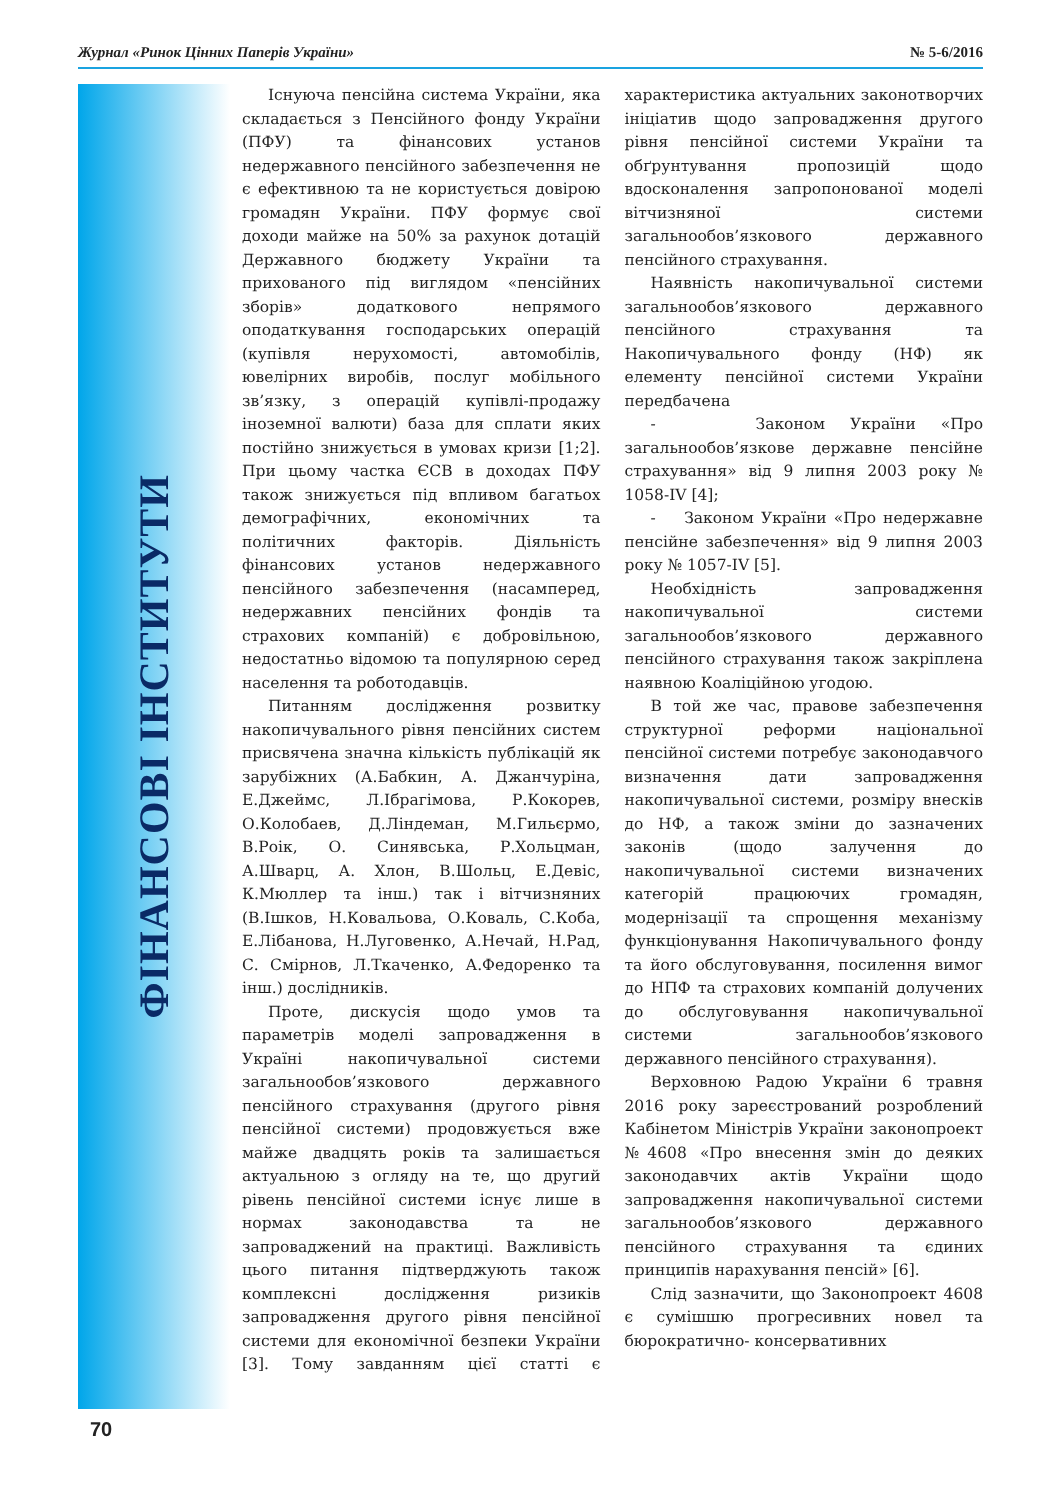Журнал «Ринок Цінних Паперів України» № 5-6/2016
ФІНАНСОВІ ІНСТИТУТИ
Існуюча пенсійна система України, яка складається з Пенсійного фонду України (ПФУ) та фінансових установ недержавного пенсійного забезпечення не є ефективною та не користується довірою громадян України. ПФУ формує свої доходи майже на 50% за рахунок дотацій Державного бюджету України та прихованого під виглядом «пенсійних зборів» додаткового непрямого оподаткування господарських операцій (купівля нерухомості, автомобілів, ювелірних виробів, послуг мобільного зв’язку, з операцій купівлі-продажу іноземної валюти) база для сплати яких постійно знижується в умовах кризи [1;2]. При цьому частка ЄСВ в доходах ПФУ також знижується під впливом багатьох демографічних, економічних та політичних факторів. Діяльність фінансових установ недержавного пенсійного забезпечення (насамперед, недержавних пенсійних фондів та страхових компаній) є добровільною, недостатньо відомою та популярною серед населення та роботодавців.
Питанням дослідження розвитку накопичувального рівня пенсійних систем присвячена значна кількість публікацій як зарубіжних (А.Бабкин, А. Джанчуріна, Е.Джеймс, Л.Ібрагімова, Р.Кокорев, О.Колобаев, Д.Ліндеман, М.Гильєрмо, В.Роік, О. Синявська, Р.Хольцман, А.Шварц, А. Хлон, В.Шольц, Е.Девіс, К.Мюллер та інш.) так і вітчизняних (В.Ішков, Н.Ковальова, О.Коваль, С.Коба, Е.Лібанова, Н.Луговенко, А.Нечай, Н.Рад, С. Смірнов, Л.Ткаченко, А.Федоренко та інш.) дослідників.
Проте, дискусія щодо умов та параметрів моделі запровадження в Україні накопичувальної системи загальнообов’язкового державного пенсійного страхування (другого рівня пенсійної системи) продовжується вже майже двадцять років та залишається актуальною з огляду на те, що другий рівень пенсійної системи існує лише в нормах законодавства та не запроваджений на практиці. Важливість цього питання підтверджують також комплексні дослідження ризиків запровадження другого рівня пенсійної системи для економічної безпеки України [3]. Тому завданням цієї статті є характеристика актуальних законотворчих ініціатив щодо запровадження другого рівня пенсійної системи України та обґрунтування пропозицій щодо вдосконалення запропонованої моделі вітчизняної системи загальнообов’язкового державного пенсійного страхування.
Наявність накопичувальної системи загальнообов’язкового державного пенсійного страхування та Накопичувального фонду (НФ) як елементу пенсійної системи України передбачена
- Законом України «Про загальнообов’язкове державне пенсійне страхування» від 9 липня 2003 року № 1058-IV [4];
- Законом України «Про недержавне пенсійне забезпечення» від 9 липня 2003 року № 1057-IV [5].
Необхідність запровадження накопичувальної системи загальнообов’язкового державного пенсійного страхування також закріплена наявною Коаліційною угодою.
В той же час, правове забезпечення структурної реформи національної пенсійної системи потребує законодавчого визначення дати запровадження накопичувальної системи, розміру внесків до НФ, а також зміни до зазначених законів (щодо залучення до накопичувальної системи визначених категорій працюючих громадян, модернізації та спрощення механізму функціонування Накопичувального фонду та його обслуговування, посилення вимог до НПФ та страхових компаній долучених до обслуговування накопичувальної системи загальнообов’язкового державного пенсійного страхування).
Верховною Радою України 6 травня 2016 року зареєстрований розроблений Кабінетом Міністрів України законопроект №4608 «Про внесення змін до деяких законодавчих актів України щодо запровадження накопичувальної системи загальнообов’язкового державного пенсійного страхування та єдиних принципів нарахування пенсій» [6].
Слід зазначити, що Законопроект 4608 є сумішшю прогресивних новел та бюрократично- консервативних
70